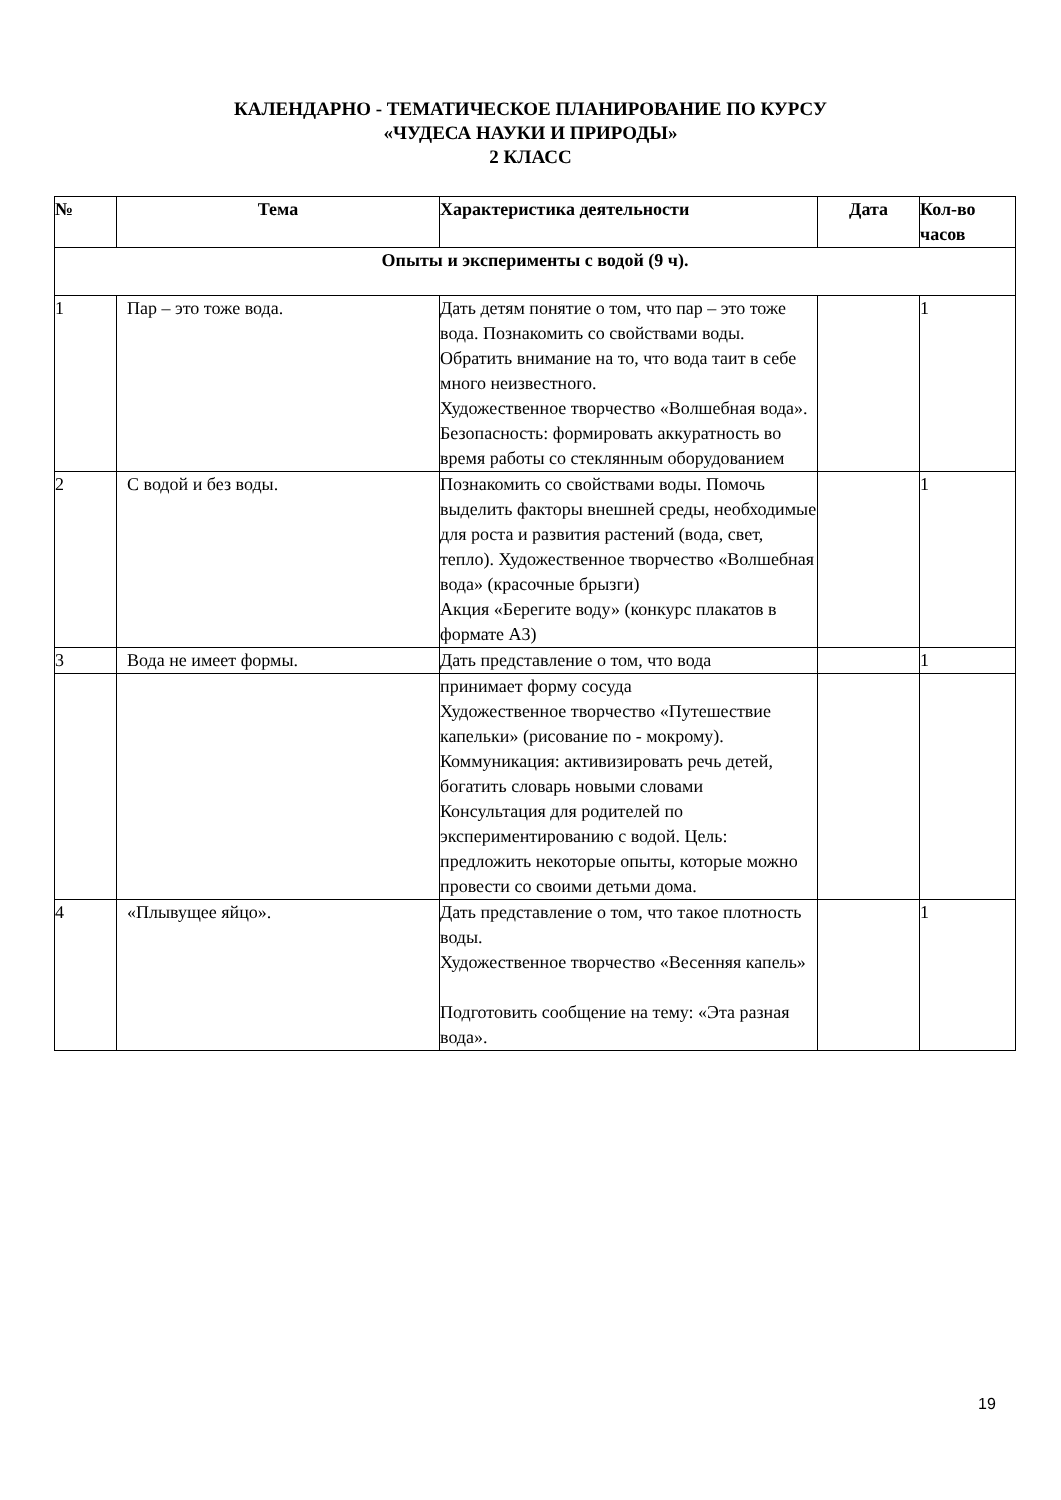КАЛЕНДАРНО - ТЕМАТИЧЕСКОЕ ПЛАНИРОВАНИЕ ПО КУРСУ
«ЧУДЕСА НАУКИ И ПРИРОДЫ»
2 КЛАСС
| № | Тема | Характеристика деятельности | Дата | Кол-во часов |
| --- | --- | --- | --- | --- |
| Опыты и эксперименты с водой (9 ч). | | | | |
| 1 | Пар – это тоже вода. | Дать детям понятие о том, что пар – это тоже вода. Познакомить со свойствами воды. Обратить внимание на то, что вода таит в себе много неизвестного. Художественное творчество «Волшебная вода». Безопасность: формировать аккуратность во время работы со стеклянным оборудованием | | 1 |
| 2 | С водой и без воды. | Познакомить со свойствами воды. Помочь выделить факторы внешней среды, необходимые для роста и развития растений (вода, свет, тепло). Художественное творчество «Волшебная вода» (красочные брызги) Акция «Берегите воду» (конкурс плакатов в формате А3) | | 1 |
| 3 | Вода не имеет формы. | Дать представление о том, что вода | | 1 |
| | | принимает форму сосуда Художественное творчество «Путешествие капельки» (рисование по - мокрому). Коммуникация: активизировать речь детей, богатить словарь новыми словами Консультация для родителей по экспериментированию с водой. Цель: предложить некоторые опыты, которые можно провести со своими детьми дома. | | |
| 4 | «Плывущее яйцо». | Дать представление о том, что такое плотность воды. Художественное творчество «Весенняя капель» Подготовить сообщение на тему: «Эта разная вода». | | 1 |
19